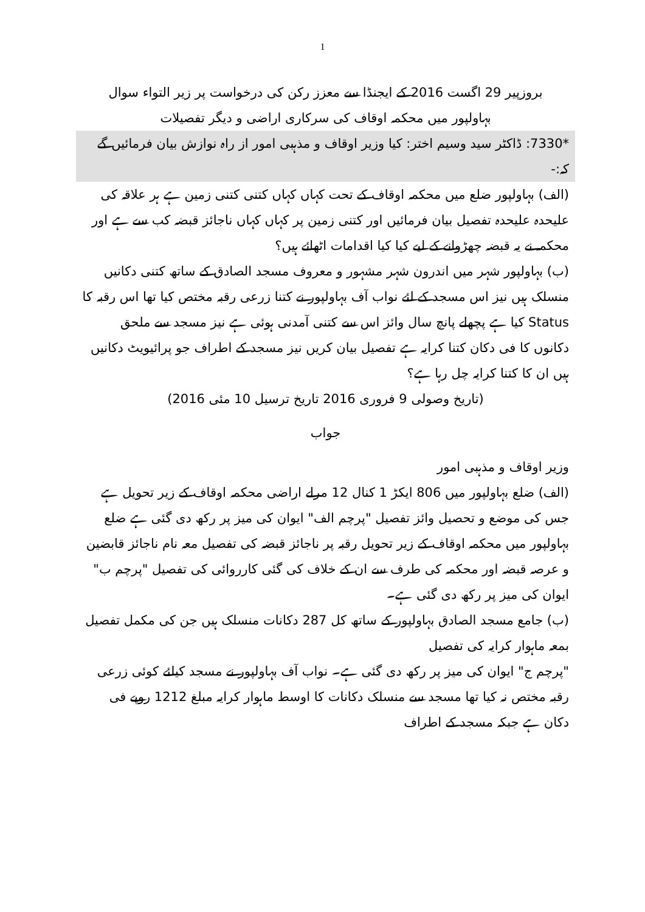1
بروزپیر 29 اگست 2016 کے ایجنڈا سے معزز رکن کی درخواست پر زیر التواء سوال
بہاولپور میں محکمہ اوقاف کی سرکاری اراضی و دیگر تفصیلات
*7330: ڈاکٹر سید وسیم اختر: کیا وزیر اوقاف و مذہبی امور از راہ نوازش بیان فرمائیں گے کہ:-
(الف) بہاولپور ضلع میں محکمہ اوقاف کے تحت کہاں کہاں کتنی کتنی زمین ہے ہر علاقہ کی علیحدہ علیحدہ تفصیل بیان فرمائیں اور کتنی زمین پر کہاں کہاں ناجائز قبضہ کب سے ہے اور محکمہ نے یہ قبضہ چھڑوانے کے لیے کیا کیا اقدامات اٹھائے ہیں؟
(ب) بہاولپور شہر میں اندرون شہر مشہور و معروف مسجد الصادق کے ساتھ کتنی دکانیں منسلک ہیں نیز اس مسجد کے لئے نواب آف بہاولپور نے کتنا زرعی رقبہ مختص کیا تھا اس رقبہ کا Status کیا ہے پچھلے پانچ سال وائز اس سے کتنی آمدنی ہوئی ہے نیز مسجد سے ملحق دکانوں کا فی دکان کتنا کرایہ ہے تفصیل بیان کریں نیز مسجد کے اطراف جو پرائیویٹ دکانیں ہیں ان کا کتنا کرایہ چل رہا ہے؟
(تاریخ وصولی 9 فروری 2016 تاریخ ترسیل 10 مئی 2016)
جواب
وزیر اوقاف و مذہبی امور
(الف) ضلع بہاولپور میں 806 ایکڑ 1 کنال 12 مرلے اراضی محکمہ اوقاف کے زیر تحویل ہے جس کی موضع و تحصیل وائز تفصیل "پرچم الف" ایوان کی میز پر رکھ دی گئی ہے ضلع بہاولپور میں محکمہ اوقاف کے زیر تحویل رقبہ پر ناجائز قبضہ کی تفصیل معہ نام ناجائز قابضین و عرصہ قبضہ اور محکمہ کی طرف سے ان کے خلاف کی گئی کارروائی کی تفصیل "پرچم ب" ایوان کی میز پر رکھ دی گئی ہے۔
(ب) جامع مسجد الصادق بہاولپور کے ساتھ کل 287 دکانات منسلک ہیں جن کی مکمل تفصیل بمعہ ماہوار کرایہ کی تفصیل
"پرچم ج" ایوان کی میز پر رکھ دی گئی ہے۔ نواب آف بہاولپور نے مسجد کیلئے کوئی زرعی رقبہ مختص نہ کیا تھا مسجد سے منسلک دکانات کا اوسط ماہوار کرایہ مبلغ 1212 روپے فی دکان ہے جبکہ مسجد کے اطراف